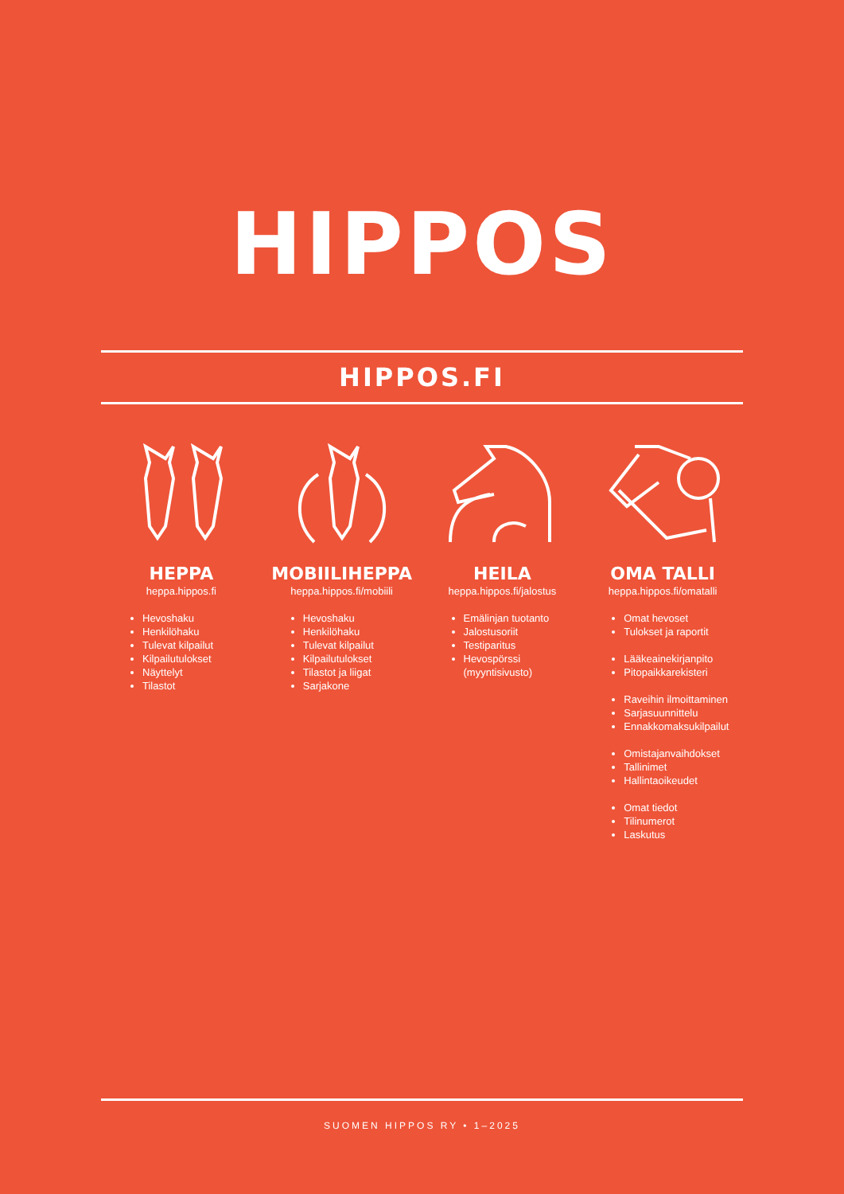HIPPOS
HIPPOS.FI
HEPPA
heppa.hippos.fi
Hevoshaku
Henkilöhaku
Tulevat kilpailut
Kilpailutulokset
Näyttelyt
Tilastot
MOBIILIHEPPA
heppa.hippos.fi/mobiili
Hevoshaku
Henkilöhaku
Tulevat kilpailut
Kilpailutulokset
Tilastot ja liigat
Sarjakone
HEILA
heppa.hippos.fi/jalostus
Emälinjan tuotanto
Jalostusoriit
Testiparitus
Hevospörssi
(myyntisivusto)
OMA TALLI
heppa.hippos.fi/omatalli
Omat hevoset
Tulokset ja raportit
Lääkeainekirjanpito
Pitopaikkarekisteri
Raveihin ilmoittaminen
Sarjasuunnittelu
Ennakkomaksukilpailut
Omistajanvaihdokset
Tallinimet
Hallintaoikeudet
Omat tiedot
Tilinumerot
Laskutus
SUOMEN HIPPOS RY • 1–2025